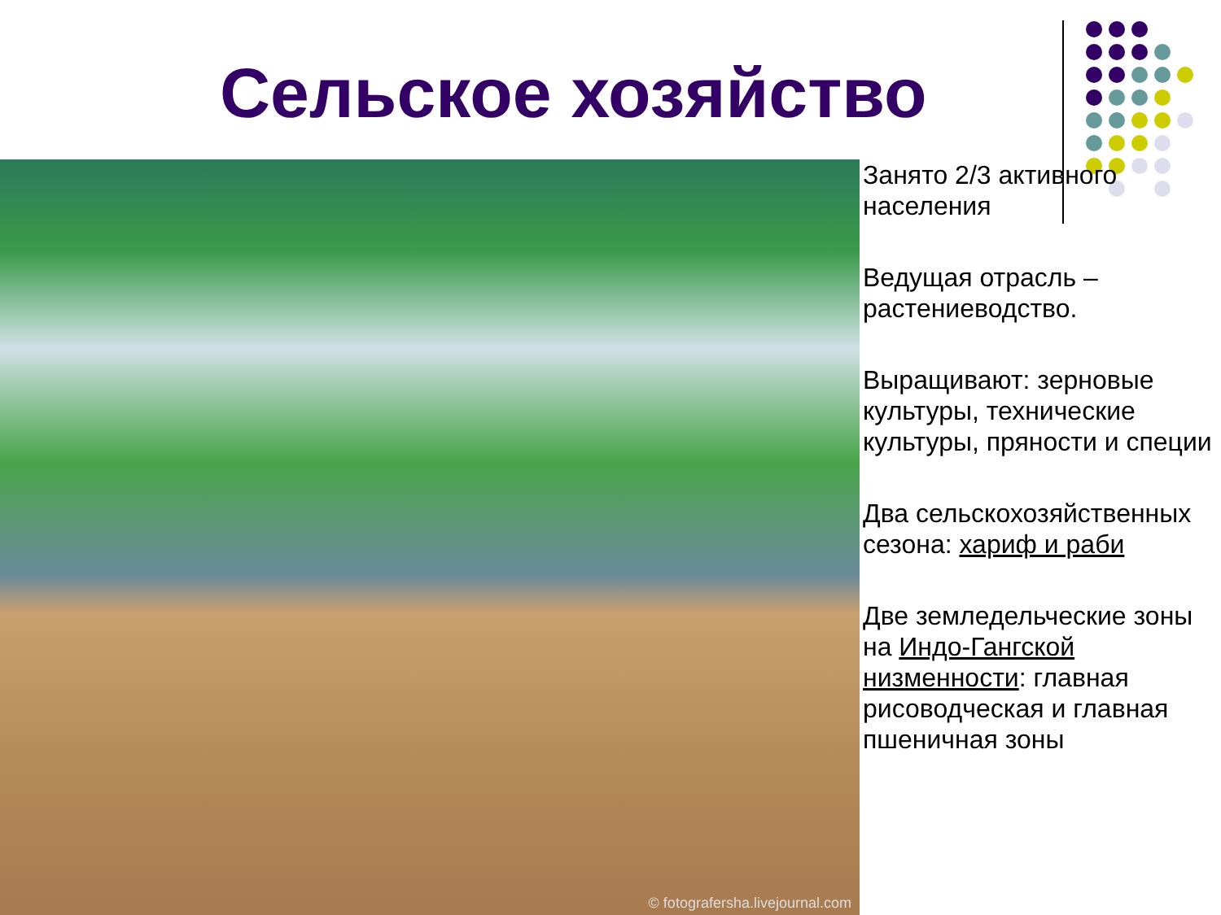Сельское хозяйство
© fotografersha.livejournal.com
Занято 2/3 активного населения
Ведущая отрасль – растениеводство.
Выращивают: зерновые культуры, технические культуры, пряности и специи
Два сельскохозяйственных сезона: хариф и раби
Две земледельческие зоны на Индо-Гангской низменности: главная рисоводческая и главная пшеничная зоны